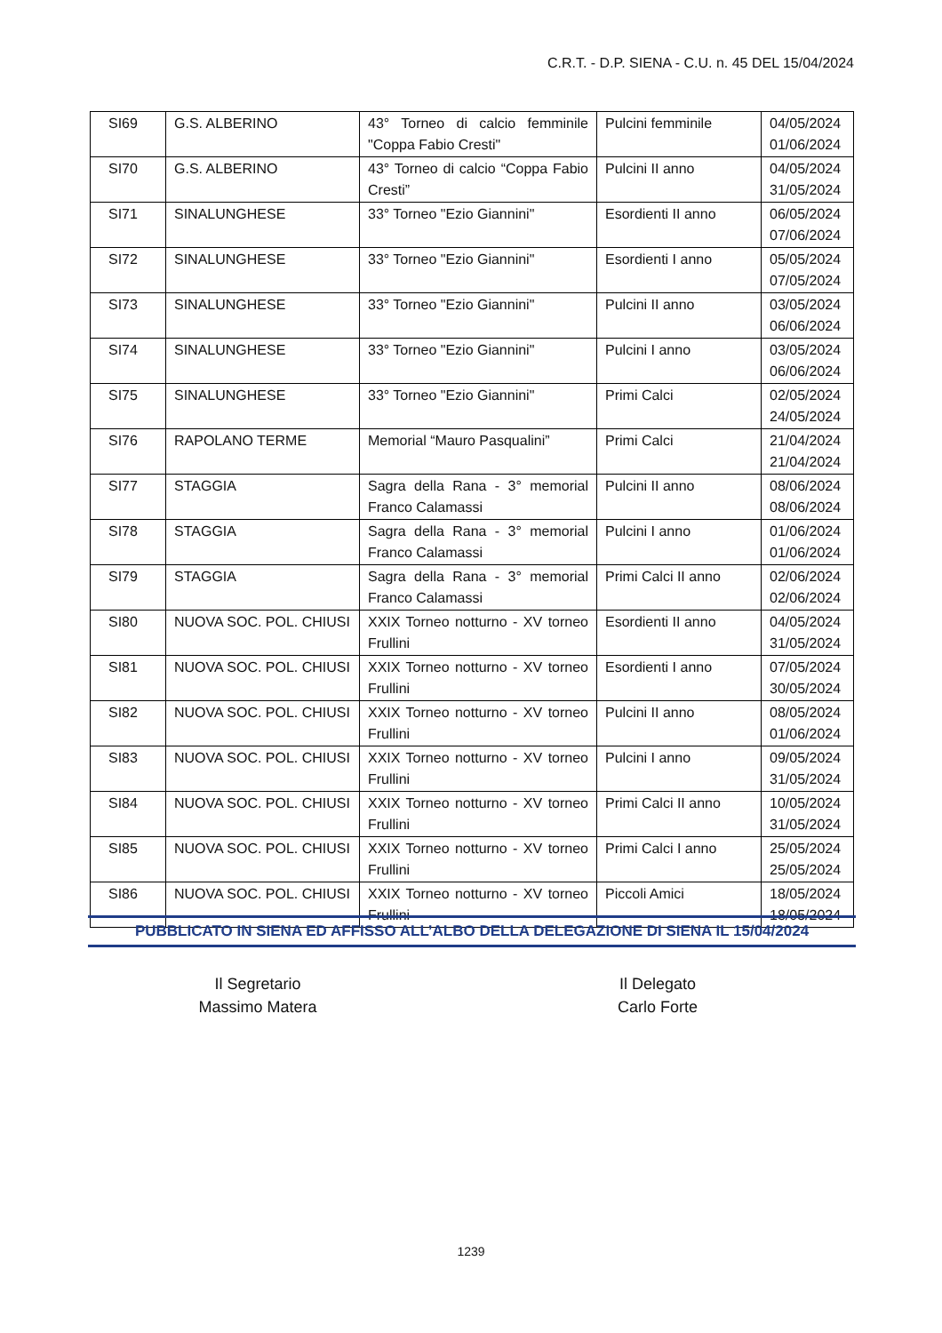C.R.T. - D.P. SIENA - C.U. n. 45 DEL 15/04/2024
| SI69 | G.S. ALBERINO | 43° Torneo di calcio femminile "Coppa Fabio Cresti" | Pulcini femminile | 04/05/2024 01/06/2024 |
| SI70 | G.S. ALBERINO | 43° Torneo di calcio “Coppa Fabio Cresti” | Pulcini II anno | 04/05/2024 31/05/2024 |
| SI71 | SINALUNGHESE | 33° Torneo "Ezio Giannini" | Esordienti II anno | 06/05/2024 07/06/2024 |
| SI72 | SINALUNGHESE | 33° Torneo "Ezio Giannini" | Esordienti I anno | 05/05/2024 07/05/2024 |
| SI73 | SINALUNGHESE | 33° Torneo "Ezio Giannini" | Pulcini II anno | 03/05/2024 06/06/2024 |
| SI74 | SINALUNGHESE | 33° Torneo "Ezio Giannini" | Pulcini I anno | 03/05/2024 06/06/2024 |
| SI75 | SINALUNGHESE | 33° Torneo "Ezio Giannini" | Primi Calci | 02/05/2024 24/05/2024 |
| SI76 | RAPOLANO TERME | Memorial “Mauro Pasqualini” | Primi Calci | 21/04/2024 21/04/2024 |
| SI77 | STAGGIA | Sagra della Rana - 3° memorial Franco Calamassi | Pulcini II anno | 08/06/2024 08/06/2024 |
| SI78 | STAGGIA | Sagra della Rana - 3° memorial Franco Calamassi | Pulcini I anno | 01/06/2024 01/06/2024 |
| SI79 | STAGGIA | Sagra della Rana - 3° memorial Franco Calamassi | Primi Calci II anno | 02/06/2024 02/06/2024 |
| SI80 | NUOVA SOC. POL. CHIUSI | XXIX Torneo notturno - XV torneo Frullini | Esordienti II anno | 04/05/2024 31/05/2024 |
| SI81 | NUOVA SOC. POL. CHIUSI | XXIX Torneo notturno - XV torneo Frullini | Esordienti I anno | 07/05/2024 30/05/2024 |
| SI82 | NUOVA SOC. POL. CHIUSI | XXIX Torneo notturno - XV torneo Frullini | Pulcini II anno | 08/05/2024 01/06/2024 |
| SI83 | NUOVA SOC. POL. CHIUSI | XXIX Torneo notturno - XV torneo Frullini | Pulcini I anno | 09/05/2024 31/05/2024 |
| SI84 | NUOVA SOC. POL. CHIUSI | XXIX Torneo notturno - XV torneo Frullini | Primi Calci II anno | 10/05/2024 31/05/2024 |
| SI85 | NUOVA SOC. POL. CHIUSI | XXIX Torneo notturno - XV torneo Frullini | Primi Calci I anno | 25/05/2024 25/05/2024 |
| SI86 | NUOVA SOC. POL. CHIUSI | XXIX Torneo notturno - XV torneo Frullini | Piccoli Amici | 18/05/2024 18/05/2024 |
PUBBLICATO IN SIENA ED AFFISSO ALL’ALBO DELLA DELEGAZIONE DI SIENA IL 15/04/2024
Il Segretario
Massimo Matera
Il Delegato
Carlo Forte
1239